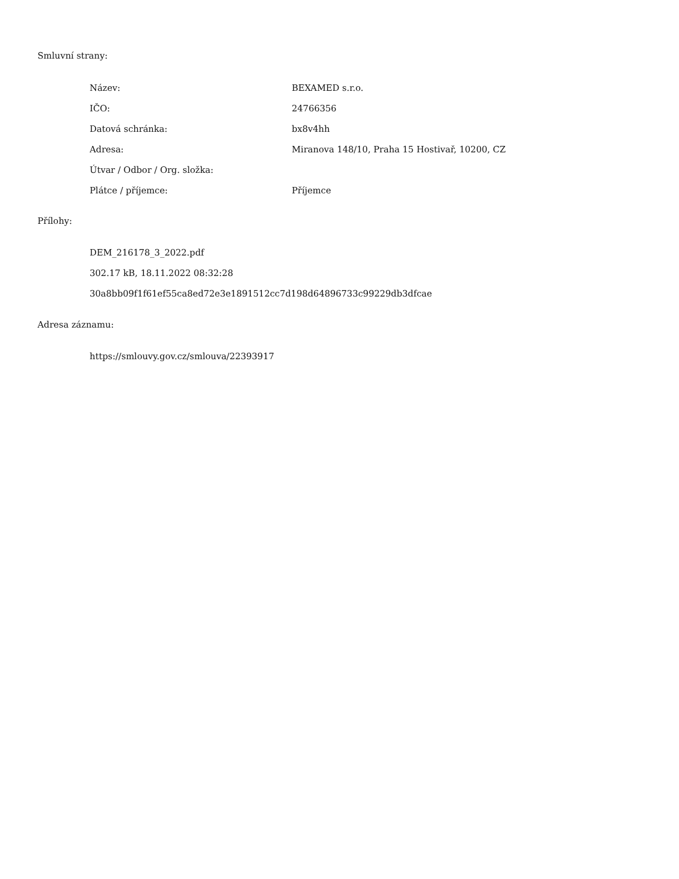Smluvní strany:
| Název: | BEXAMED s.r.o. |
| IČO: | 24766356 |
| Datová schránka: | bx8v4hh |
| Adresa: | Miranova 148/10, Praha 15 Hostivař, 10200, CZ |
| Útvar / Odbor / Org. složka: | |
| Plátce / příjemce: | Příjemce |
Přílohy:
DEM_216178_3_2022.pdf
302.17 kB, 18.11.2022 08:32:28
30a8bb09f1f61ef55ca8ed72e3e1891512cc7d198d64896733c99229db3dfcae
Adresa záznamu:
https://smlouvy.gov.cz/smlouva/22393917